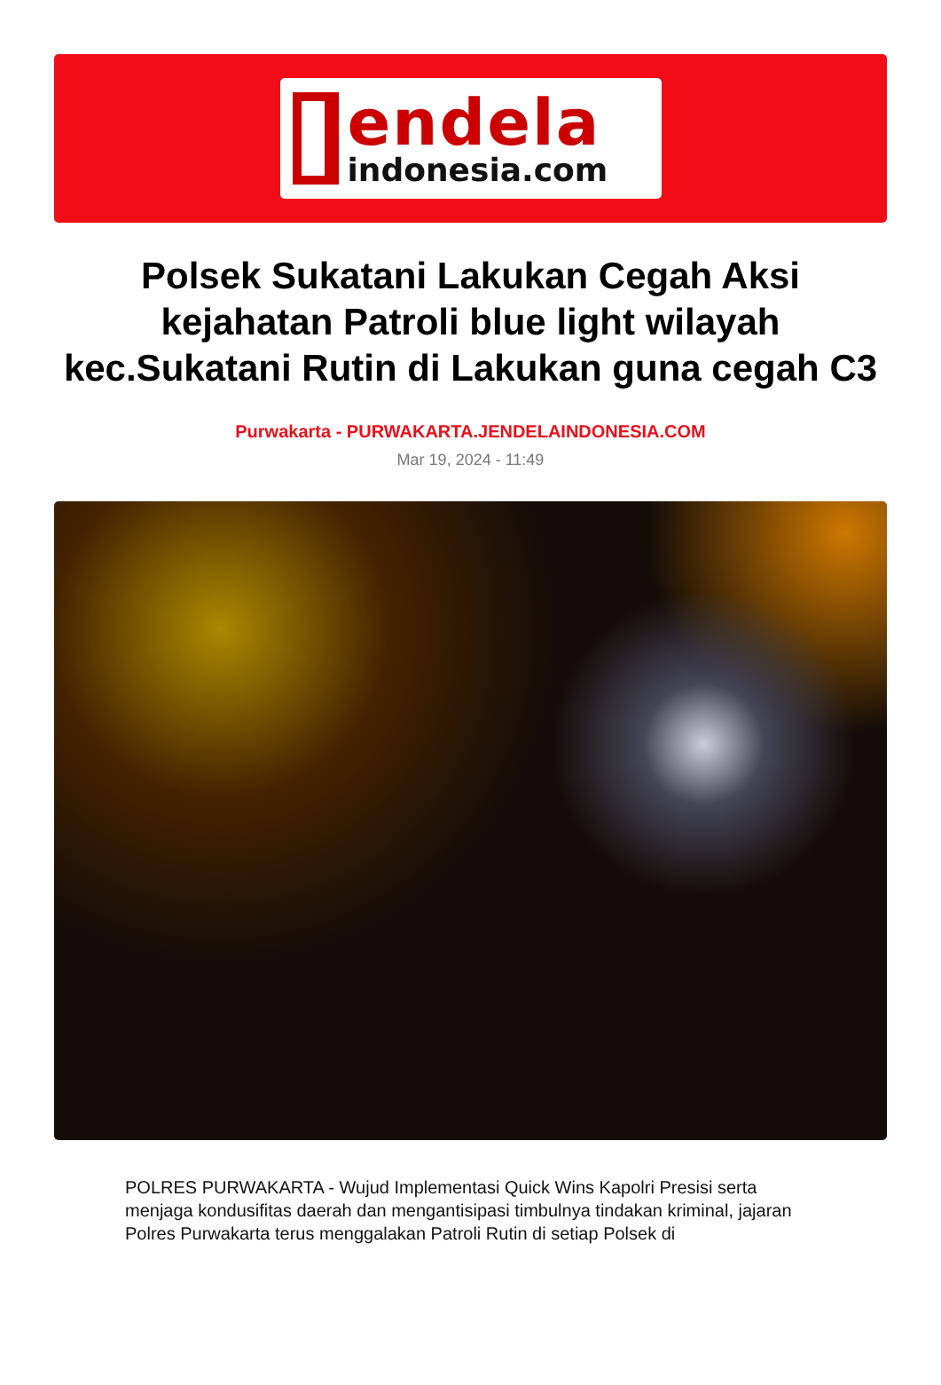endela
indonesia.com
Polsek Sukatani Lakukan Cegah Aksi kejahatan Patroli blue light wilayah kec.Sukatani Rutin di Lakukan guna cegah C3
Purwakarta - PURWAKARTA.JENDELAINDONESIA.COM
Mar 19, 2024 - 11:49
POLRES PURWAKARTA - Wujud Implementasi Quick Wins Kapolri Presisi serta menjaga kondusifitas daerah dan mengantisipasi timbulnya tindakan kriminal, jajaran Polres Purwakarta terus menggalakan Patroli Rutin di setiap Polsek di